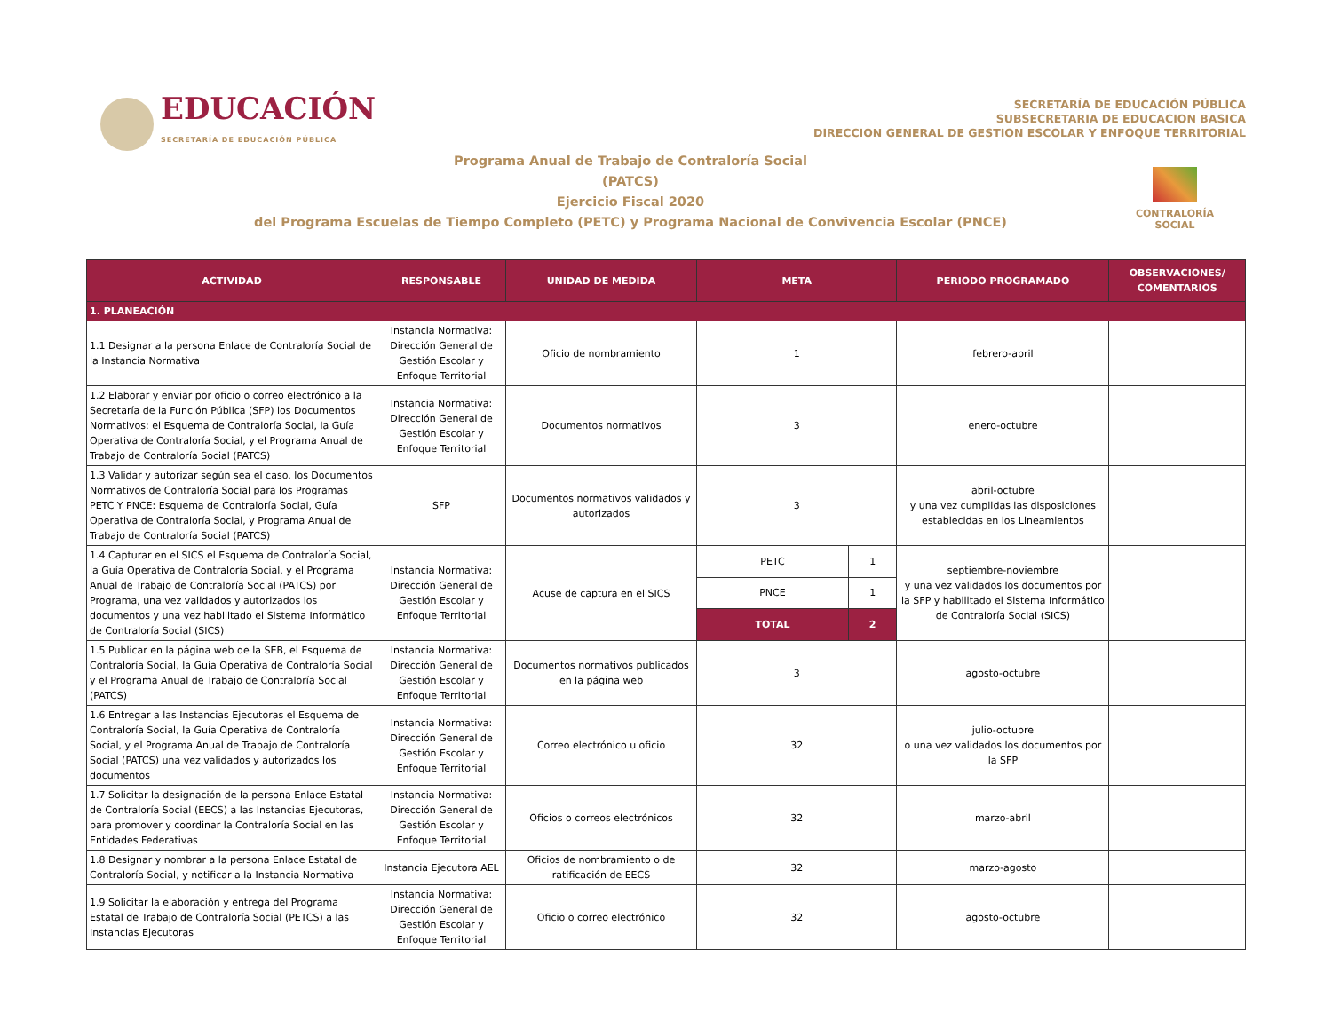EDUCACIÓN
SECRETARÍA DE EDUCACIÓN PÚBLICA
SECRETARÍA DE EDUCACIÓN PÚBLICA
SUBSECRETARIA DE EDUCACION BASICA
DIRECCION GENERAL DE GESTION ESCOLAR Y ENFOQUE TERRITORIAL
Programa Anual de Trabajo de Contraloría Social
(PATCS)
Ejercicio Fiscal 2020
del Programa Escuelas de Tiempo Completo (PETC) y Programa Nacional de Convivencia Escolar (PNCE)
CONTRALORÍA
SOCIAL
| ACTIVIDAD | RESPONSABLE | UNIDAD DE MEDIDA | META | | PERIODO PROGRAMADO | OBSERVACIONES/ COMENTARIOS |
| --- | --- | --- | --- | --- | --- | --- |
| 1. PLANEACIÓN | | | | | | |
| 1.1 Designar a la persona Enlace de Contraloría Social de la Instancia Normativa | Instancia Normativa: Dirección General de Gestión Escolar y Enfoque Territorial | Oficio de nombramiento | 1 | | febrero-abril | |
| 1.2 Elaborar y enviar por oficio o correo electrónico a la Secretaría de la Función Pública (SFP) los Documentos Normativos: el Esquema de Contraloría Social, la Guía Operativa de Contraloría Social, y el Programa Anual de Trabajo de Contraloría Social (PATCS) | Instancia Normativa: Dirección General de Gestión Escolar y Enfoque Territorial | Documentos normativos | 3 | | enero-octubre | |
| 1.3 Validar y autorizar según sea el caso, los Documentos Normativos de Contraloría Social para los Programas PETC Y PNCE: Esquema de Contraloría Social, Guía Operativa de Contraloría Social, y Programa Anual de Trabajo de Contraloría Social (PATCS) | SFP | Documentos normativos validados y autorizados | 3 | | abril-octubre y una vez cumplidas las disposiciones establecidas en los Lineamientos | |
| 1.4 Capturar en el SICS el Esquema de Contraloría Social, la Guía Operativa de Contraloría Social, y el Programa Anual de Trabajo de Contraloría Social (PATCS) por Programa, una vez validados y autorizados los documentos y una vez habilitado el Sistema Informático de Contraloría Social (SICS) | Instancia Normativa: Dirección General de Gestión Escolar y Enfoque Territorial | Acuse de captura en el SICS | PETC | 1 | septiembre-noviembre y una vez validados los documentos por la SFP y habilitado el Sistema Informático de Contraloría Social (SICS) | |
| | | | PNCE | 1 | | |
| | | | TOTAL | 2 | | |
| 1.5 Publicar en la página web de la SEB, el Esquema de Contraloría Social, la Guía Operativa de Contraloría Social y el Programa Anual de Trabajo de Contraloría Social (PATCS) | Instancia Normativa: Dirección General de Gestión Escolar y Enfoque Territorial | Documentos normativos publicados en la página web | 3 | | agosto-octubre | |
| 1.6 Entregar a las Instancias Ejecutoras el Esquema de Contraloría Social, la Guía Operativa de Contraloría Social, y el Programa Anual de Trabajo de Contraloría Social (PATCS) una vez validados y autorizados los documentos | Instancia Normativa: Dirección General de Gestión Escolar y Enfoque Territorial | Correo electrónico u oficio | 32 | | julio-octubre o una vez validados los documentos por la SFP | |
| 1.7 Solicitar la designación de la persona Enlace Estatal de Contraloría Social (EECS) a las Instancias Ejecutoras, para promover y coordinar la Contraloría Social en las Entidades Federativas | Instancia Normativa: Dirección General de Gestión Escolar y Enfoque Territorial | Oficios o correos electrónicos | 32 | | marzo-abril | |
| 1.8 Designar y nombrar a la persona Enlace Estatal de Contraloría Social, y notificar a la Instancia Normativa | Instancia Ejecutora AEL | Oficios de nombramiento o de ratificación de EECS | 32 | | marzo-agosto | |
| 1.9 Solicitar la elaboración y entrega del Programa Estatal de Trabajo de Contraloría Social (PETCS) a las Instancias Ejecutoras | Instancia Normativa: Dirección General de Gestión Escolar y Enfoque Territorial | Oficio o correo electrónico | 32 | | agosto-octubre | |